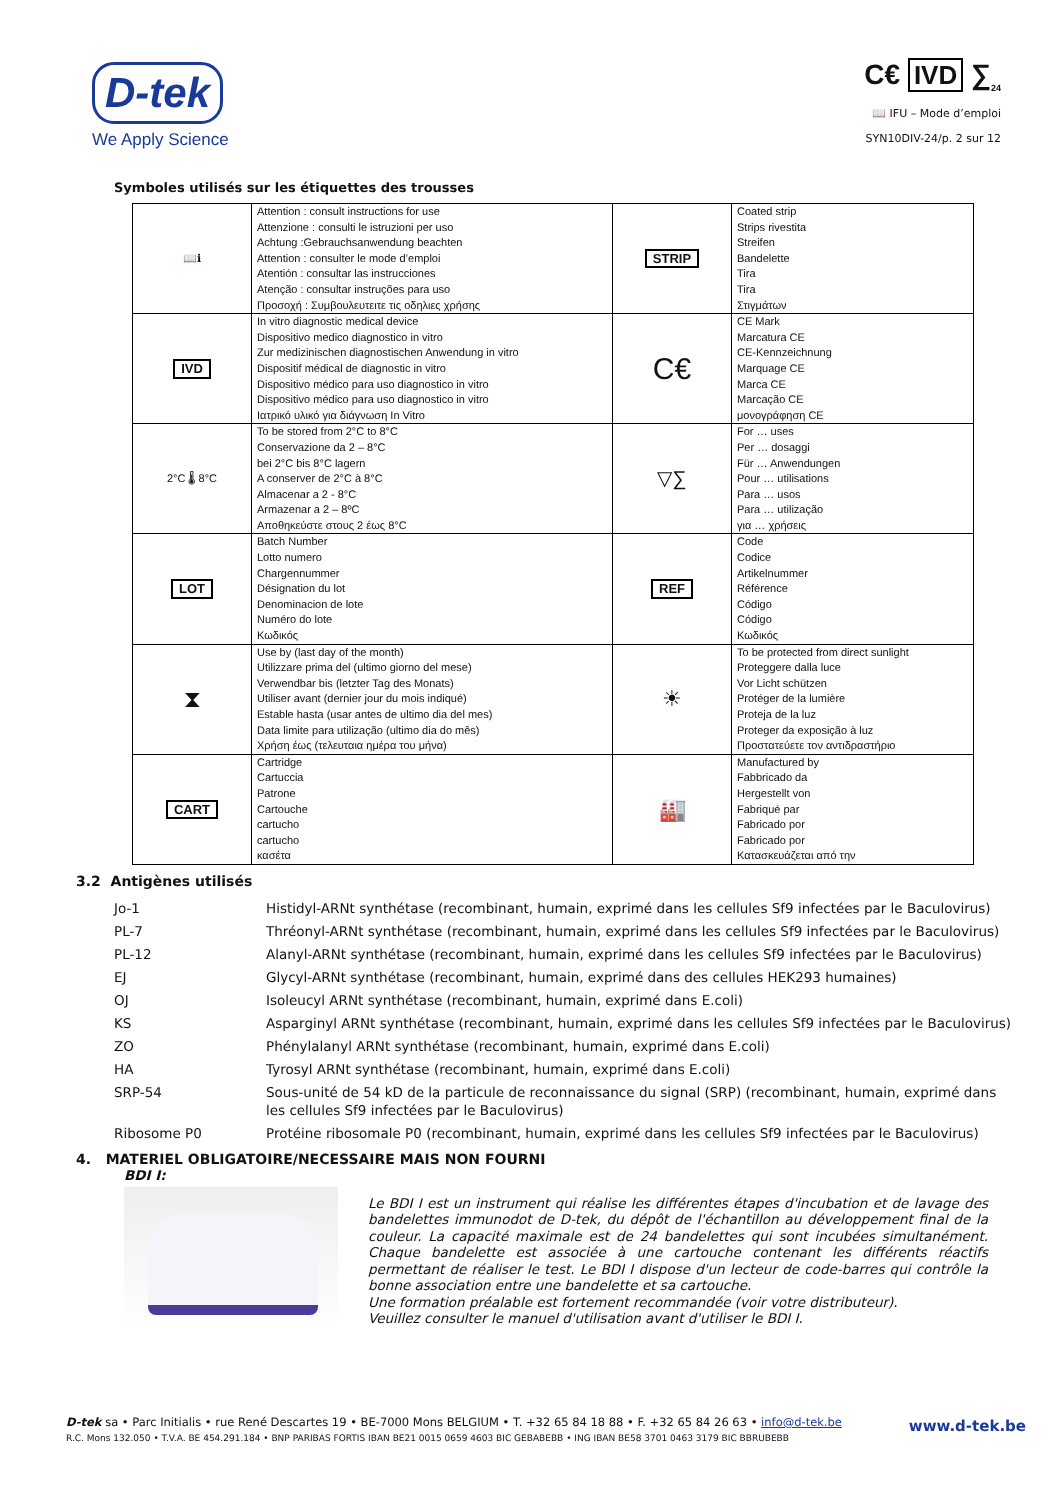D-tek
We Apply Science
C€ IVD ∑<sub>24</sub>
📖 IFU – Mode d’emploi
SYN10DIV-24/p. 2 sur 12
Symboles utilisés sur les étiquettes des trousses
| 📖ℹ | Attention : consult instructions for use Attenzione : consulti le istruzioni per uso Achtung :Gebrauchsanwendung beachten Attention : consulter le mode d’emploi Atentión : consultar las instrucciones Atenção : consultar instruções para uso Προσοχή : Συμβουλευτειτε τις οδηλιες χρήσης | STRIP | Coated strip Strips rivestita Streifen Bandelette Tira Tira Στιγμάτων |
| IVD | In vitro diagnostic medical device Dispositivo medico diagnostico in vitro Zur medizinischen diagnostischen Anwendung in vitro Dispositif médical de diagnostic in vitro Dispositivo médico para uso diagnostico in vitro Dispositivo médico para uso diagnostico in vitro Ιατρικό υλικό για διάγνωση In Vitro | C€ | CE Mark Marcatura CE CE-Kennzeichnung Marquage CE Marca CE Marcação CE μονογράφηση CE |
| 2°C 🌡 8°C | To be stored from 2°C to 8°C Conservazione da 2 – 8°C bei 2°C bis 8°C lagern A conserver de 2°C à 8°C Almacenar a 2 - 8°C Armazenar a 2 – 8ºC Αποθηκεύστε στους 2 έως 8°C | ▽∑ | For … uses Per … dosaggi Für … Anwendungen Pour … utilisations Para … usos Para … utilização για … χρήσεις |
| LOT | Batch Number Lotto numero Chargennummer Désignation du lot Denominacion de lote Numéro do lote Κωδικός | REF | Code Codice Artikelnummer Référence Código Código Κωδικός |
| ⧗ | Use by (last day of the month) Utilizzare prima del (ultimo giorno del mese) Verwendbar bis (letzter Tag des Monats) Utiliser avant (dernier jour du mois indiqué) Estable hasta (usar antes de ultimo dia del mes) Data limite para utilização (ultimo dia do mês) Χρήση έως (τελευταια ημέρα του μήνα) | ☀ | To be protected from direct sunlight Proteggere dalla luce Vor Licht schützen Protéger de la lumière Proteja de la luz Proteger da exposição à luz Προστατεύετε τον αντιδραστήριο |
| CART | Cartridge Cartuccia Patrone Cartouche cartucho cartucho κασέτα | 🏭 | Manufactured by Fabbricado da Hergestellt von Fabriqué par Fabricado por Fabricado por Κατασκευάζεται από την |
3.2 Antigènes utilisés
| Jo-1 | Histidyl-ARNt synthétase (recombinant, humain, exprimé dans les cellules Sf9 infectées par le Baculovirus) |
| PL-7 | Thréonyl-ARNt synthétase (recombinant, humain, exprimé dans les cellules Sf9 infectées par le Baculovirus) |
| PL-12 | Alanyl-ARNt synthétase (recombinant, humain, exprimé dans les cellules Sf9 infectées par le Baculovirus) |
| EJ | Glycyl-ARNt synthétase (recombinant, humain, exprimé dans des cellules HEK293 humaines) |
| OJ | Isoleucyl ARNt synthétase (recombinant, humain, exprimé dans E.coli) |
| KS | Asparginyl ARNt synthétase (recombinant, humain, exprimé dans les cellules Sf9 infectées par le Baculovirus) |
| ZO | Phénylalanyl ARNt synthétase (recombinant, humain, exprimé dans E.coli) |
| HA | Tyrosyl ARNt synthétase (recombinant, humain, exprimé dans E.coli) |
| SRP-54 | Sous-unité de 54 kD de la particule de reconnaissance du signal (SRP) (recombinant, humain, exprimé dans les cellules Sf9 infectées par le Baculovirus) |
| Ribosome P0 | Protéine ribosomale P0 (recombinant, humain, exprimé dans les cellules Sf9 infectées par le Baculovirus) |
4. MATERIEL OBLIGATOIRE/NECESSAIRE MAIS NON FOURNI
BDI I:
Le BDI I est un instrument qui réalise les différentes étapes d'incubation et de lavage des bandelettes immunodot de D-tek, du dépôt de l'échantillon au développement final de la couleur. La capacité maximale est de 24 bandelettes qui sont incubées simultanément. Chaque bandelette est associée à une cartouche contenant les différents réactifs permettant de réaliser le test. Le BDI I dispose d'un lecteur de code-barres qui contrôle la bonne association entre une bandelette et sa cartouche.
Une formation préalable est fortement recommandée (voir votre distributeur).
Veuillez consulter le manuel d'utilisation avant d'utiliser le BDI I.
D-tek sa • Parc Initialis • rue René Descartes 19 • BE-7000 Mons BELGIUM • T. +32 65 84 18 88 • F. +32 65 84 26 63 • info@d-tek.be www.d-tek.be R.C. Mons 132.050 • T.V.A. BE 454.291.184 • BNP PARIBAS FORTIS IBAN BE21 0015 0659 4603 BIC GEBABEBB • ING IBAN BE58 3701 0463 3179 BIC BBRUBEBB